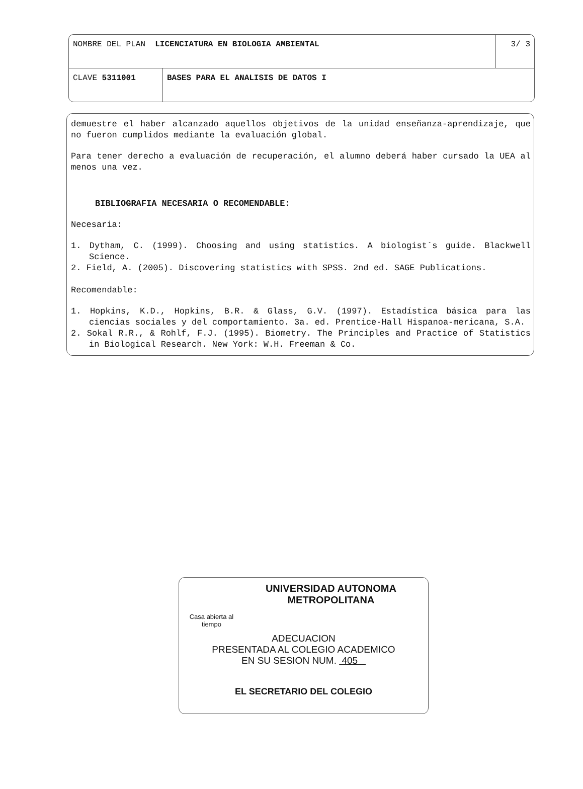| NOMBRE DEL PLAN LICENCIATURA EN BIOLOGIA AMBIENTAL | | 3/ 3 |
| CLAVE 5311001 | BASES PARA EL ANALISIS DE DATOS I | |
demuestre el haber alcanzado aquellos objetivos de la unidad enseñanza-aprendizaje, que no fueron cumplidos mediante la evaluación global.
Para tener derecho a evaluación de recuperación, el alumno deberá haber cursado la UEA al menos una vez.
BIBLIOGRAFIA NECESARIA O RECOMENDABLE:
Necesaria:
1. Dytham, C. (1999). Choosing and using statistics. A biologist´s guide. Blackwell Science.
2. Field, A. (2005). Discovering statistics with SPSS. 2nd ed. SAGE Publications.
Recomendable:
1. Hopkins, K.D., Hopkins, B.R. & Glass, G.V. (1997). Estadística básica para las ciencias sociales y del comportamiento. 3a. ed. Prentice-Hall Hispanoa-mericana, S.A.
2. Sokal R.R., & Rohlf, F.J. (1995). Biometry. The Principles and Practice of Statistics in Biological Research. New York: W.H. Freeman & Co.
Casa abierta al tiempo
UNIVERSIDAD AUTONOMA METROPOLITANA
ADECUACION
PRESENTADA AL COLEGIO ACADEMICO
EN SU SESION NUM. 405
EL SECRETARIO DEL COLEGIO